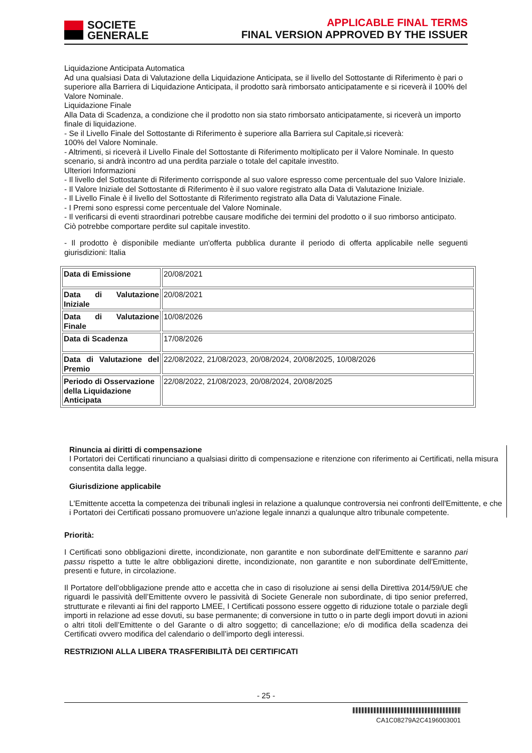SOCIETE
GENERALE
APPLICABLE FINAL TERMS
FINAL VERSION APPROVED BY THE ISSUER
Liquidazione Anticipata Automatica
Ad una qualsiasi Data di Valutazione della Liquidazione Anticipata, se il livello del Sottostante di Riferimento è pari o superiore alla Barriera di Liquidazione Anticipata, il prodotto sarà rimborsato anticipatamente e si riceverà il 100% del Valore Nominale.
Liquidazione Finale
Alla Data di Scadenza, a condizione che il prodotto non sia stato rimborsato anticipatamente, si riceverà un importo finale di liquidazione.
- Se il Livello Finale del Sottostante di Riferimento è superiore alla Barriera sul Capitale,si riceverà:
100% del Valore Nominale.
- Altrimenti, si riceverà il Livello Finale del Sottostante di Riferimento moltiplicato per il Valore Nominale. In questo scenario, si andrà incontro ad una perdita parziale o totale del capitale investito.
Ulteriori Informazioni
- Il livello del Sottostante di Riferimento corrisponde al suo valore espresso come percentuale del suo Valore Iniziale.
- Il Valore Iniziale del Sottostante di Riferimento è il suo valore registrato alla Data di Valutazione Iniziale.
- Il Livello Finale è il livello del Sottostante di Riferimento registrato alla Data di Valutazione Finale.
- I Premi sono espressi come percentuale del Valore Nominale.
- Il verificarsi di eventi straordinari potrebbe causare modifiche dei termini del prodotto o il suo rimborso anticipato. Ciò potrebbe comportare perdite sul capitale investito.
- Il prodotto è disponibile mediante un'offerta pubblica durante il periodo di offerta applicabile nelle seguenti giurisdizioni: Italia
| Data di Emissione | 20/08/2021 |
| Data di Valutazione Iniziale | 20/08/2021 |
| Data di Valutazione Finale | 10/08/2026 |
| Data di Scadenza | 17/08/2026 |
| Data di Valutazione del Premio | 22/08/2022, 21/08/2023, 20/08/2024, 20/08/2025, 10/08/2026 |
| Periodo di Osservazione della Liquidazione Anticipata | 22/08/2022, 21/08/2023, 20/08/2024, 20/08/2025 |
Rinuncia ai diritti di compensazione
I Portatori dei Certificati rinunciano a qualsiasi diritto di compensazione e ritenzione con riferimento ai Certificati, nella misura consentita dalla legge.
Giurisdizione applicabile
L'Emittente accetta la competenza dei tribunali inglesi in relazione a qualunque controversia nei confronti dell'Emittente, e che i Portatori dei Certificati possano promuovere un'azione legale innanzi a qualunque altro tribunale competente.
Priorità:
I Certificati sono obbligazioni dirette, incondizionate, non garantite e non subordinate dell'Emittente e saranno pari passu rispetto a tutte le altre obbligazioni dirette, incondizionate, non garantite e non subordinate dell'Emittente, presenti e future, in circolazione.
Il Portatore dell’obbligazione prende atto e accetta che in caso di risoluzione ai sensi della Direttiva 2014/59/UE che riguardi le passività dell’Emittente ovvero le passività di Societe Generale non subordinate, di tipo senior preferred, strutturate e rilevanti ai fini del rapporto LMEE, I Certificati possono essere oggetto di riduzione totale o parziale degli importi in relazione ad esse dovuti, su base permanente; di conversione in tutto o in parte degli import dovuti in azioni o altri titoli dell’Emittente o del Garante o di altro soggetto; di cancellazione; e/o di modifica della scadenza dei Certificati ovvero modifica del calendario o dell’importo degli interessi.
RESTRIZIONI ALLA LIBERA TRASFERIBILITÀ DEI CERTIFICATI
- 25 -
CA1C08279A2C4196003001